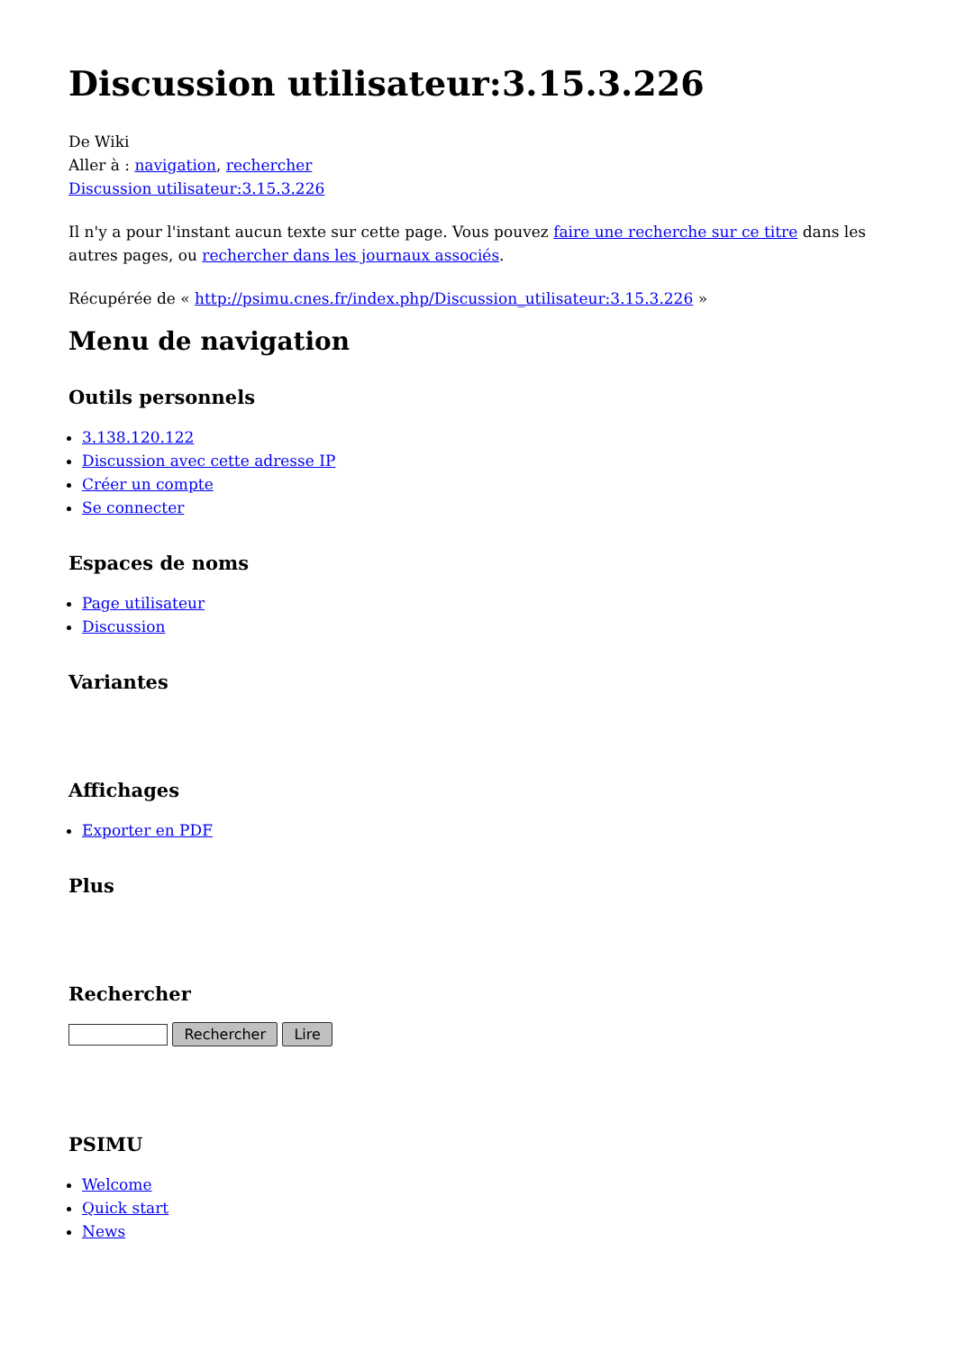Discussion utilisateur:3.15.3.226
De Wiki
Aller à : navigation, rechercher
Discussion utilisateur:3.15.3.226
Il n'y a pour l'instant aucun texte sur cette page. Vous pouvez faire une recherche sur ce titre dans les autres pages, ou rechercher dans les journaux associés.
Récupérée de « http://psimu.cnes.fr/index.php/Discussion_utilisateur:3.15.3.226 »
Menu de navigation
Outils personnels
3.138.120.122
Discussion avec cette adresse IP
Créer un compte
Se connecter
Espaces de noms
Page utilisateur
Discussion
Variantes
Affichages
Exporter en PDF
Plus
Rechercher
Rechercher Lire
PSIMU
Welcome
Quick start
News